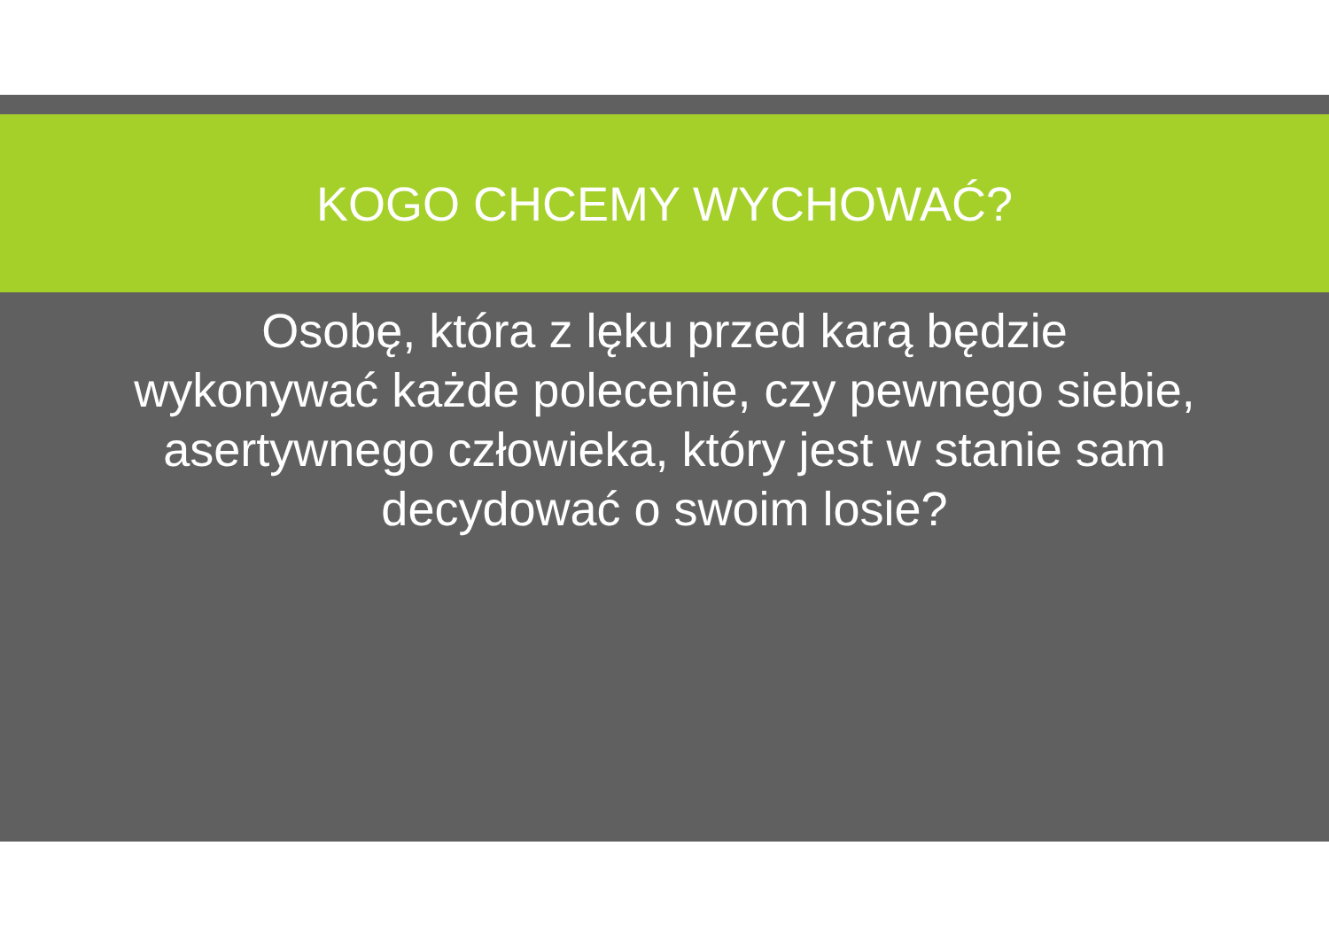KOGO CHCEMY WYCHOWAĆ?
Osobę, która z lęku przed karą będzie wykonywać każde polecenie, czy pewnego siebie, asertywnego człowieka, który jest w stanie sam decydować o swoim losie?